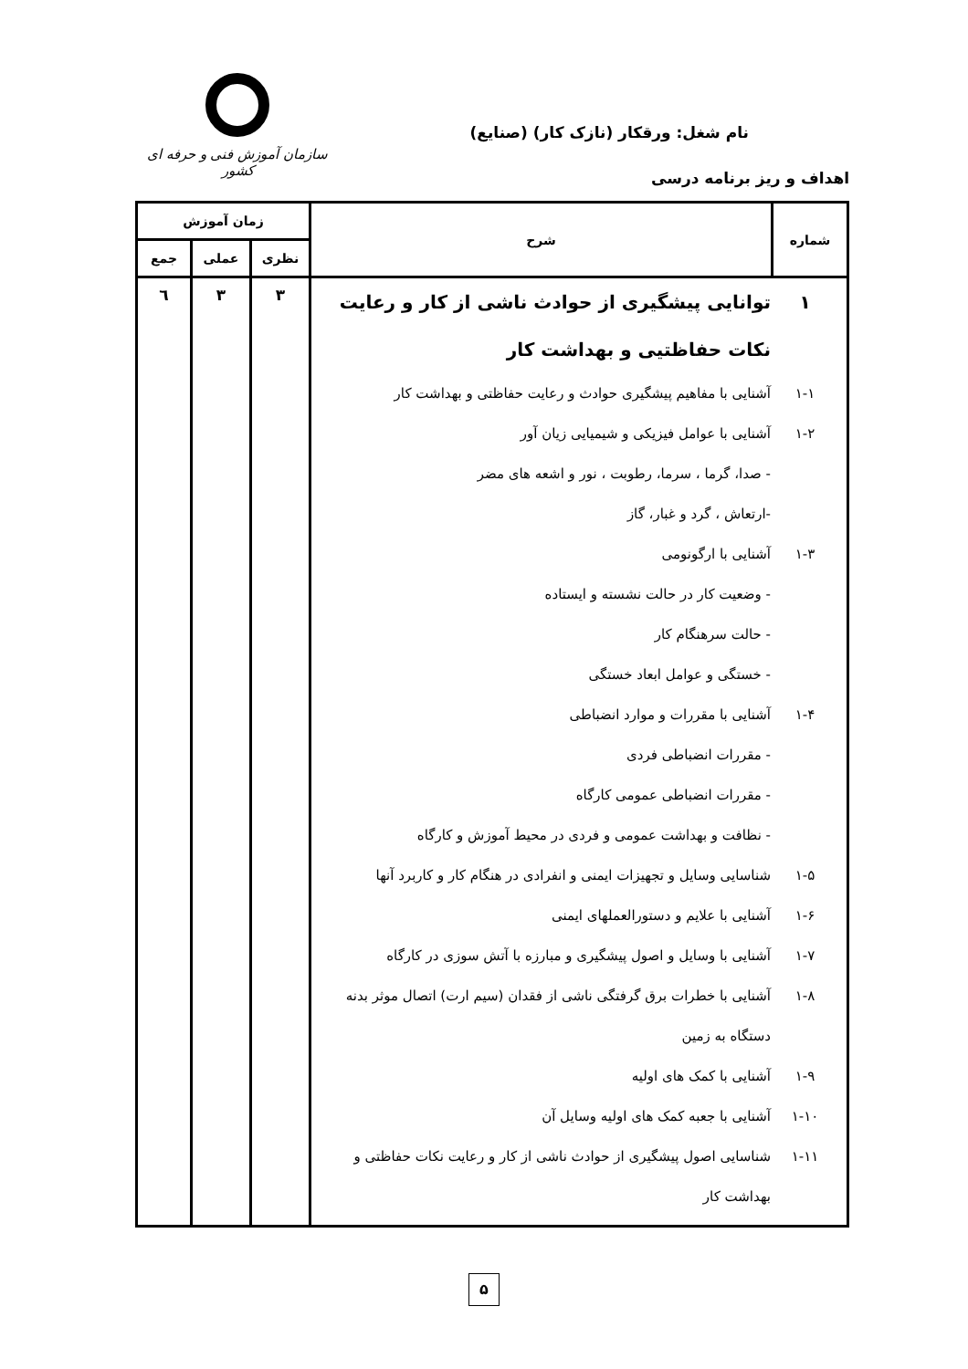نام شغل: ورقکار (نازک کار) (صنایع)
اهداف و ریز برنامه درسی
سازمان آموزش فنی و حرفه ای کشور
| شماره | شرح | زمان آموزش | | |
| --- | --- | --- | --- | --- |
| | | نظری | عملی | جمع |
| ۱ توانایی پیشگیری از حوادث ناشی از کار و رعایت نکات حفاظتیی و بهداشت کار ۱-۱ آشنایی با مفاهیم پیشگیری حوادث و رعایت حفاظتی و بهداشت کار ۱-۲ آشنایی با عوامل فیزیکی و شیمیایی زیان آور - صدا، گرما ، سرما، رطوبت ، نور و اشعه های مضر -ارتعاش ، گرد و غبار، گاز ۱-۳ آشنایی با ارگونومی - وضعیت کار در حالت نشسته و ایستاده - حالت سرهنگام کار - خستگی و عوامل ابعاد خستگی ۱-۴ آشنایی با مقررات و موارد انضباطی - مقررات انضباطی فردی - مقررات انضباطی عمومی کارگاه - نظافت و بهداشت عمومی و فردی در محیط آموزش و کارگاه ۱-۵ شناسایی وسایل و تجهیزات ایمنی و انفرادی در هنگام کار و کاربرد آنها ۱-۶ آشنایی با علایم و دستورالعملهای ایمنی ۱-۷ آشنایی با وسایل و اصول پیشگیری و مبارزه با آتش سوزی در کارگاه ۱-۸ آشنایی با خطرات برق گرفتگی ناشی از فقدان (سیم ارت) اتصال موثر بدنه دستگاه به زمین ۱-۹ آشنایی با کمک های اولیه ۱-۱۰ آشنایی با جعبه کمک های اولیه وسایل آن ۱-۱۱ شناسایی اصول پیشگیری از حوادث ناشی از کار و رعایت نکات حفاظتی و بهداشت کار | | ۳ | ۳ | ٦ |
۵